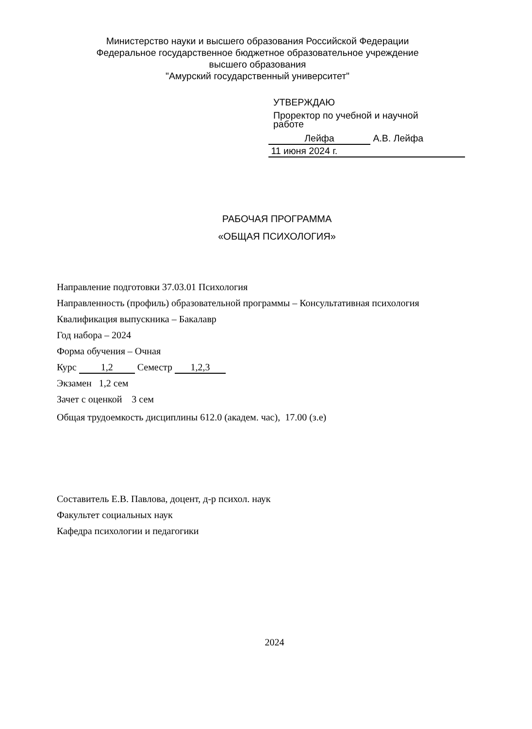Министерство науки и высшего образования Российской Федерации
Федеральное государственное бюджетное образовательное учреждение
высшего образования
"Амурский государственный университет"
УТВЕРЖДАЮ
Проректор по учебной и научной
работе
Лейфа А.В. Лейфа
11 июня 2024 г.
РАБОЧАЯ ПРОГРАММА
«ОБЩАЯ ПСИХОЛОГИЯ»
Направление подготовки 37.03.01 Психология
Направленность (профиль) образовательной программы – Консультативная психология
Квалификация выпускника – Бакалавр
Год набора – 2024
Форма обучения – Очная
Курс 1,2 Семестр 1,2,3
Экзамен 1,2 сем
Зачет с оценкой 3 сем
Общая трудоемкость дисциплины 612.0 (академ. час), 17.00 (з.е)
Составитель Е.В. Павлова, доцент, д-р психол. наук
Факультет социальных наук
Кафедра психологии и педагогики
2024